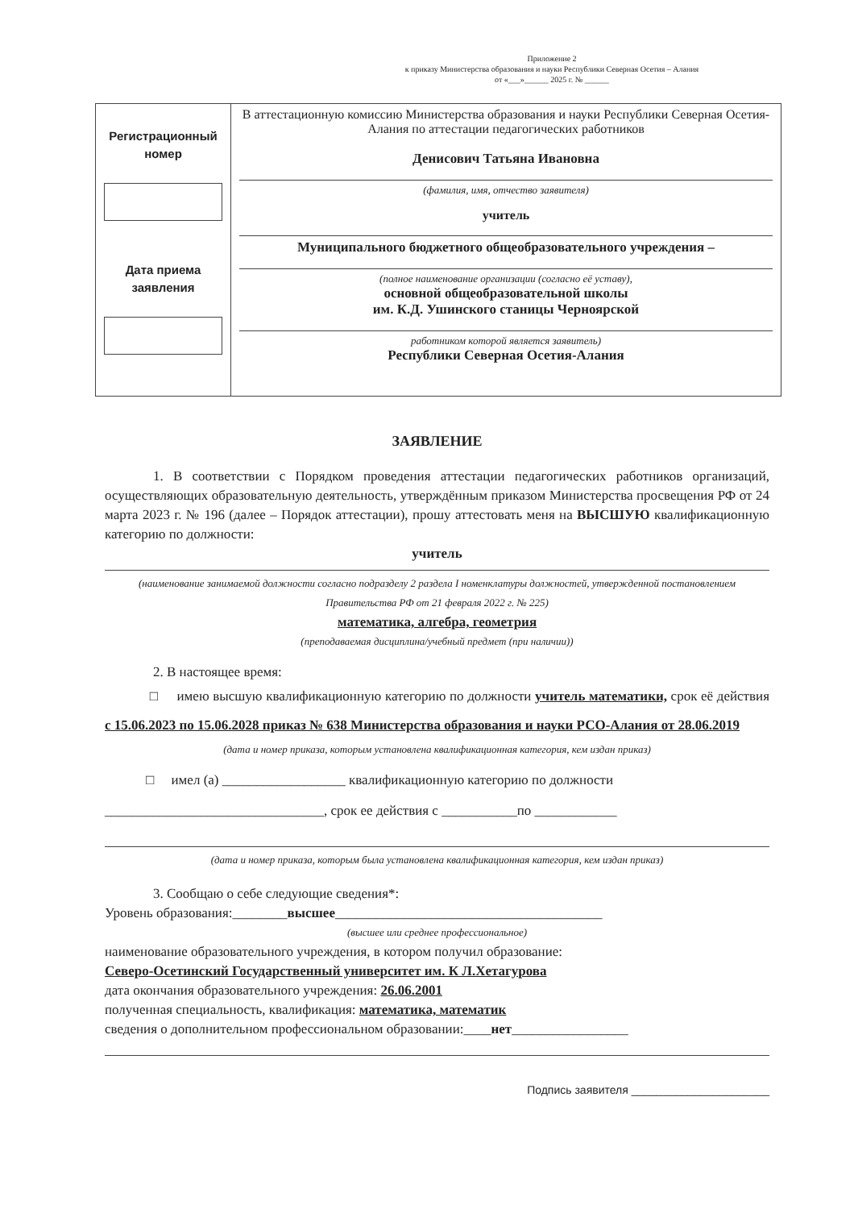Приложение 2
к приказу Министерства образования и науки Республики Северная Осетия – Алания
от «___»______ 2025 г. № ______
| Регистрационный номер Дата приема заявления | В аттестационную комиссию Министерства образования и науки Республики Северная Осетия-Алания по аттестации педагогических работников Денисович Татьяна Ивановна (фамилия, имя, отчество заявителя) учитель Муниципального бюджетного общеобразовательного учреждения – (полное наименование организации (согласно её уставу), основной общеобразовательной школы им. К.Д. Ушинского станицы Черноярской работником которой является заявитель) Республики Северная Осетия-Алания |
ЗАЯВЛЕНИЕ
1. В соответствии с Порядком проведения аттестации педагогических работников организаций, осуществляющих образовательную деятельность, утверждённым приказом Министерства просвещения РФ от 24 марта 2023 г. № 196 (далее – Порядок аттестации), прошу аттестовать меня на ВЫСШУЮ квалификационную категорию по должности:
учитель
(наименование занимаемой должности согласно подразделу 2 раздела I номенклатуры должностей, утвержденной постановлением Правительства РФ от 21 февраля 2022 г. № 225)
математика, алгебра, геометрия
(преподаваемая дисциплина/учебный предмет (при наличии))
2. В настоящее время:
□ имею высшую квалификационную категорию по должности учитель математики, срок её действия с 15.06.2023 по 15.06.2028 приказ № 638 Министерства образования и науки РСО-Алания от 28.06.2019
(дата и номер приказа, которым установлена квалификационная категория, кем издан приказ)
□ имел (а) __________________ квалификационную категорию по должности
________________________________, срок ее действия с ___________по ____________
(дата и номер приказа, которым была установлена квалификационная категория, кем издан приказ)
3. Сообщаю о себе следующие сведения*:
Уровень образования:________высшее_______________________________________
(высшее или среднее профессиональное)
наименование образовательного учреждения, в котором получил образование:
Северо-Осетинский Государственный университет им. К Л.Хетагурова
дата окончания образовательного учреждения: 26.06.2001
полученная специальность, квалификация: математика, математик
сведения о дополнительном профессиональном образовании:____нет_________________
Подпись заявителя ______________________